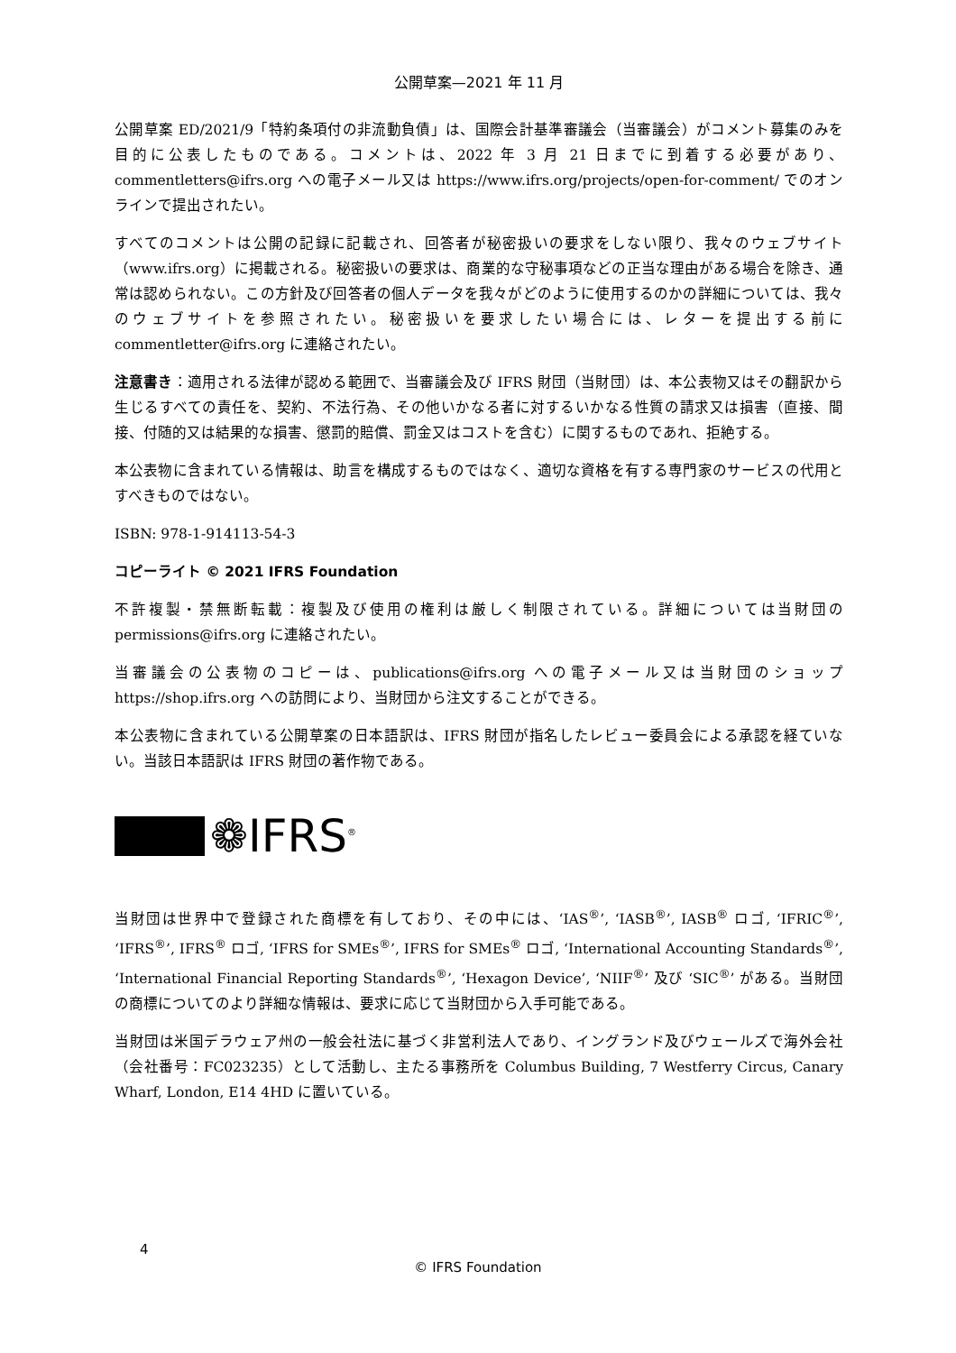公開草案—2021 年 11 月
公開草案 ED/2021/9「特約条項付の非流動負債」は、国際会計基準審議会（当審議会）がコメント募集のみを目的に公表したものである。コメントは、2022 年 3 月 21 日までに到着する必要があり、commentletters@ifrs.org への電子メール又は https://www.ifrs.org/projects/open-for-comment/ でのオンラインで提出されたい。
すべてのコメントは公開の記録に記載され、回答者が秘密扱いの要求をしない限り、我々のウェブサイト（www.ifrs.org）に掲載される。秘密扱いの要求は、商業的な守秘事項などの正当な理由がある場合を除き、通常は認められない。この方針及び回答者の個人データを我々がどのように使用するのかの詳細については、我々のウェブサイトを参照されたい。秘密扱いを要求したい場合には、レターを提出する前に commentletter@ifrs.org に連絡されたい。
注意書き：適用される法律が認める範囲で、当審議会及び IFRS 財団（当財団）は、本公表物又はその翻訳から生じるすべての責任を、契約、不法行為、その他いかなる者に対するいかなる性質の請求又は損害（直接、間接、付随的又は結果的な損害、懲罰的賠償、罰金又はコストを含む）に関するものであれ、拒絶する。
本公表物に含まれている情報は、助言を構成するものではなく、適切な資格を有する専門家のサービスの代用とすべきものではない。
ISBN: 978-1-914113-54-3
コピーライト © 2021 IFRS Foundation
不許複製・禁無断転載：複製及び使用の権利は厳しく制限されている。詳細については当財団の permissions@ifrs.org に連絡されたい。
当審議会の公表物のコピーは、publications@ifrs.org への電子メール又は当財団のショップ https://shop.ifrs.org への訪問により、当財団から注文することができる。
本公表物に含まれている公開草案の日本語訳は、IFRS 財団が指名したレビュー委員会による承認を経ていない。当該日本語訳は IFRS 財団の著作物である。
❁IFRS<sup>®</sup>
当財団は世界中で登録された商標を有しており、その中には、‘IAS<sup>®</sup>’, ‘IASB<sup>®</sup>’, IASB<sup>®</sup> ロゴ, ‘IFRIC<sup>®</sup>’, ‘IFRS<sup>®</sup>’, IFRS<sup>®</sup> ロゴ, ‘IFRS for SMEs<sup>®</sup>’, IFRS for SMEs<sup>®</sup> ロゴ, ‘International Accounting Standards<sup>®</sup>’, ‘International Financial Reporting Standards<sup>®</sup>’, ‘Hexagon Device’, ‘NIIF<sup>®</sup>’ 及び ‘SIC<sup>®</sup>’ がある。当財団の商標についてのより詳細な情報は、要求に応じて当財団から入手可能である。
当財団は米国デラウェア州の一般会社法に基づく非営利法人であり、イングランド及びウェールズで海外会社（会社番号：FC023235）として活動し、主たる事務所を Columbus Building, 7 Westferry Circus, Canary Wharf, London, E14 4HD に置いている。
4
© IFRS Foundation